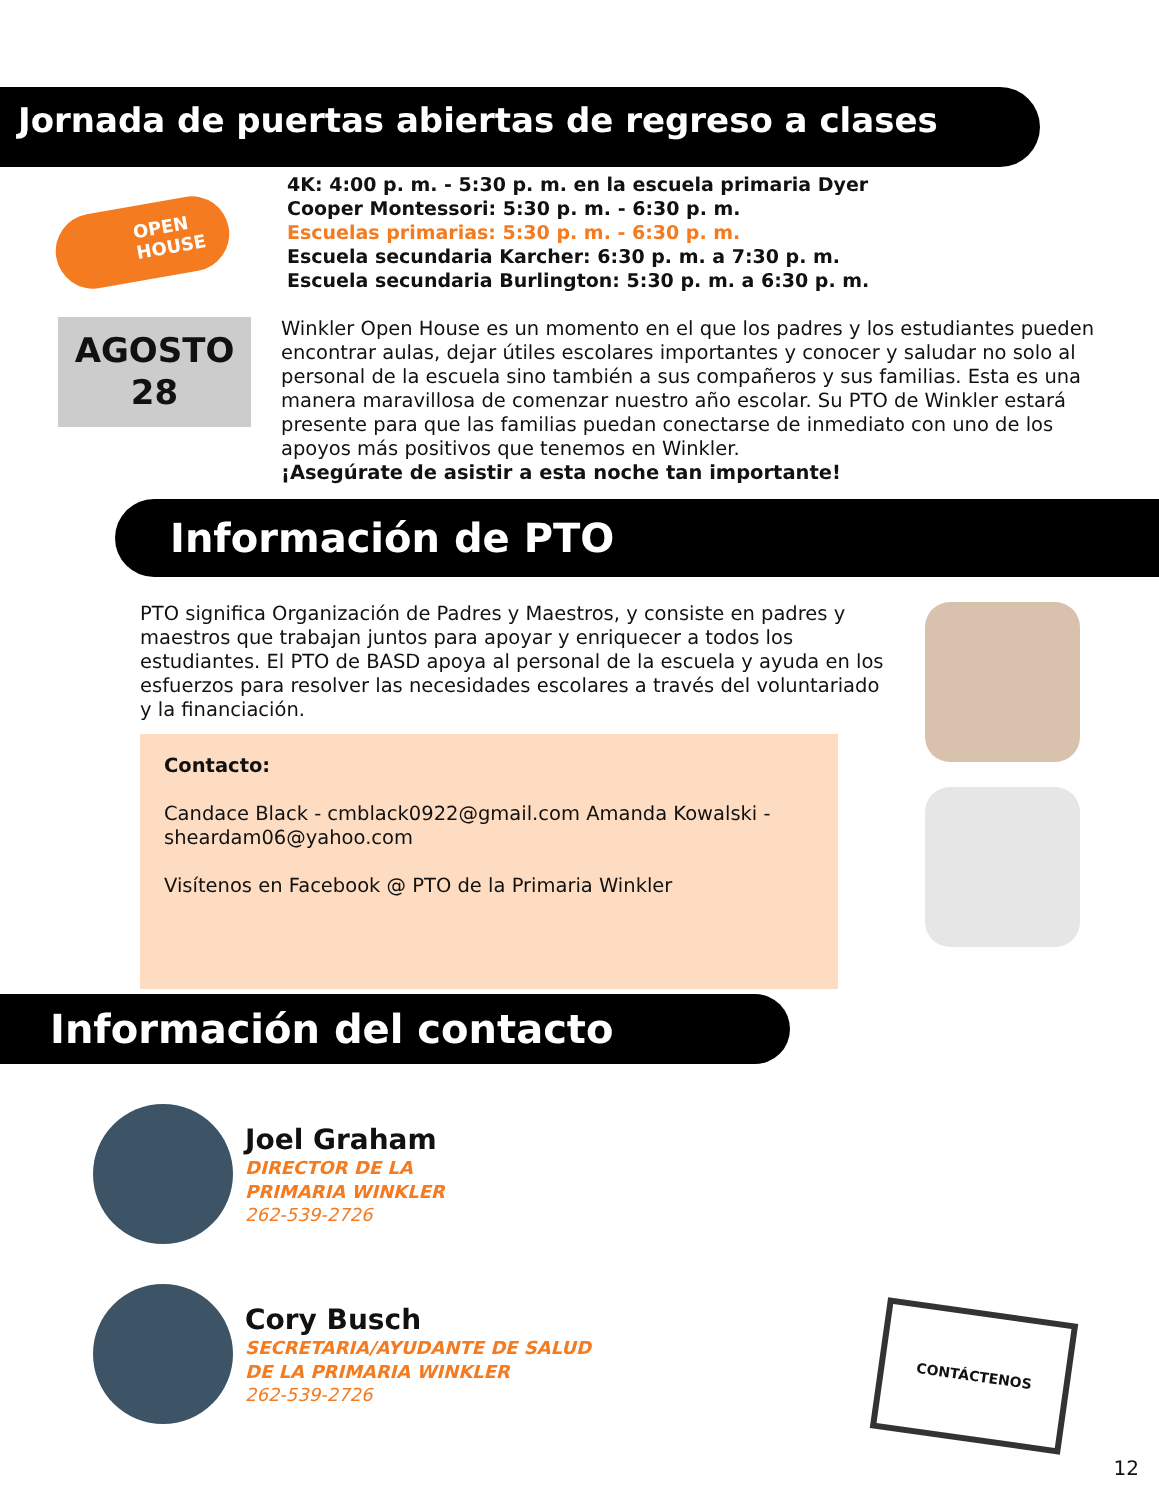Jornada de puertas abiertas de regreso a clases
OPEN HOUSE
4K: 4:00 p. m. - 5:30 p. m. en la escuela primaria Dyer
Cooper Montessori: 5:30 p. m. - 6:30 p. m.
Escuelas primarias: 5:30 p. m. - 6:30 p. m.
Escuela secundaria Karcher: 6:30 p. m. a 7:30 p. m.
Escuela secundaria Burlington: 5:30 p. m. a 6:30 p. m.
AGOSTO
28
Winkler Open House es un momento en el que los padres y los estudiantes pueden encontrar aulas, dejar útiles escolares importantes y conocer y saludar no solo al personal de la escuela sino también a sus compañeros y sus familias. Esta es una manera maravillosa de comenzar nuestro año escolar. Su PTO de Winkler estará presente para que las familias puedan conectarse de inmediato con uno de los apoyos más positivos que tenemos en Winkler.
¡Asegúrate de asistir a esta noche tan importante!
Información de PTO
PTO significa Organización de Padres y Maestros, y consiste en padres y maestros que trabajan juntos para apoyar y enriquecer a todos los estudiantes. El PTO de BASD apoya al personal de la escuela y ayuda en los esfuerzos para resolver las necesidades escolares a través del voluntariado y la financiación.
Contacto:
Candace Black - cmblack0922@gmail.com Amanda Kowalski - sheardam06@yahoo.com
Visítenos en Facebook @ PTO de la Primaria Winkler
Información del contacto
Joel Graham
DIRECTOR DE LA
PRIMARIA WINKLER
262-539-2726
Cory Busch
SECRETARIA/AYUDANTE DE SALUD
DE LA PRIMARIA WINKLER
262-539-2726
CONTÁCTENOS
12